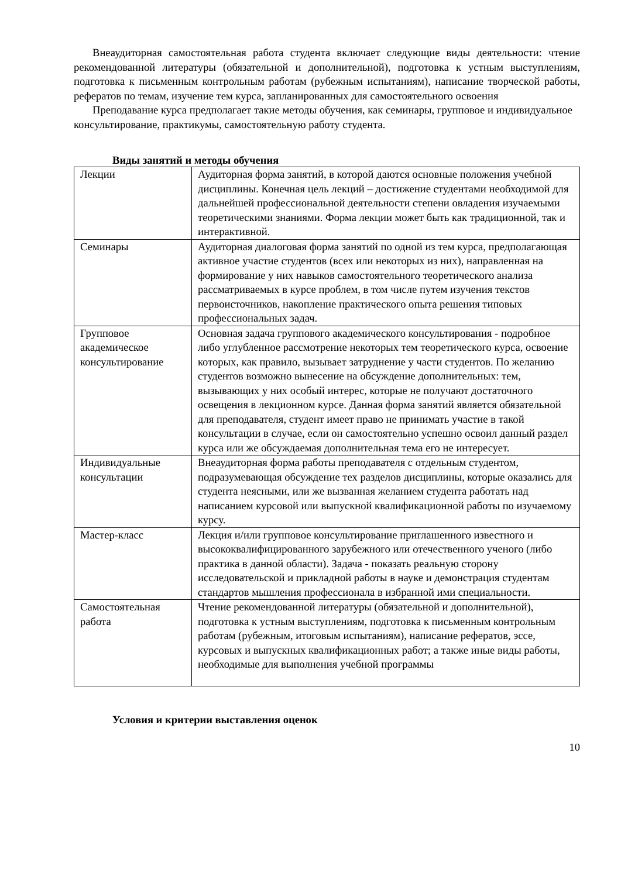Внеаудиторная самостоятельная работа студента включает следующие виды деятельности: чтение рекомендованной литературы (обязательной и дополнительной), подготовка к устным выступлениям, подготовка к письменным контрольным работам (рубежным испытаниям), написание творческой работы, рефератов по темам, изучение тем курса, запланированных для самостоятельного освоения
Преподавание курса предполагает такие методы обучения, как семинары, групповое и индивидуальное консультирование, практикумы, самостоятельную работу студента.
Виды занятий и методы обучения
| Лекции | Аудиторная форма занятий, в которой даются основные положения учебной дисциплины. Конечная цель лекций – достижение студентами необходимой для дальнейшей профессиональной деятельности степени овладения изучаемыми теоретическими знаниями. Форма лекции может быть как традиционной, так и интерактивной. |
| Семинары | Аудиторная диалоговая форма занятий по одной из тем курса, предполагающая активное участие студентов (всех или некоторых из них), направленная на формирование у них навыков самостоятельного теоретического анализа рассматриваемых в курсе проблем, в том числе путем изучения текстов первоисточников, накопление практического опыта решения типовых профессиональных задач. |
| Групповое академическое консультирование | Основная задача группового академического консультирования - подробное либо углубленное рассмотрение некоторых тем теоретического курса, освоение которых, как правило, вызывает затруднение у части студентов. По желанию студентов возможно вынесение на обсуждение дополнительных: тем, вызывающих у них особый интерес, которые не получают достаточного освещения в лекционном курсе. Данная форма занятий является обязательной для преподавателя, студент имеет право не принимать участие в такой консультации в случае, если он самостоятельно успешно освоил данный раздел курса или же обсуждаемая дополнительная тема его не интересует. |
| Индивидуальные консультации | Внеаудиторная форма работы преподавателя с отдельным студентом, подразумевающая обсуждение тех разделов дисциплины, которые оказались для студента неясными, или же вызванная желанием студента работать над написанием курсовой или выпускной квалификационной работы по изучаемому курсу. |
| Мастер-класс | Лекция и/или групповое консультирование приглашенного известного и высококвалифицированного зарубежного или отечественного ученого (либо практика в данной области). Задача - показать реальную сторону исследовательской и прикладной работы в науке и демонстрация студентам стандартов мышления профессионала в избранной ими специальности. |
| Самостоятельная работа | Чтение рекомендованной литературы (обязательной и дополнительной), подготовка к устным выступлениям, подготовка к письменным контрольным работам (рубежным, итоговым испытаниям), написание рефератов, эссе, курсовых и выпускных квалификационных работ; а также иные виды работы, необходимые для выполнения учебной программы |
Условия и критерии выставления оценок
10